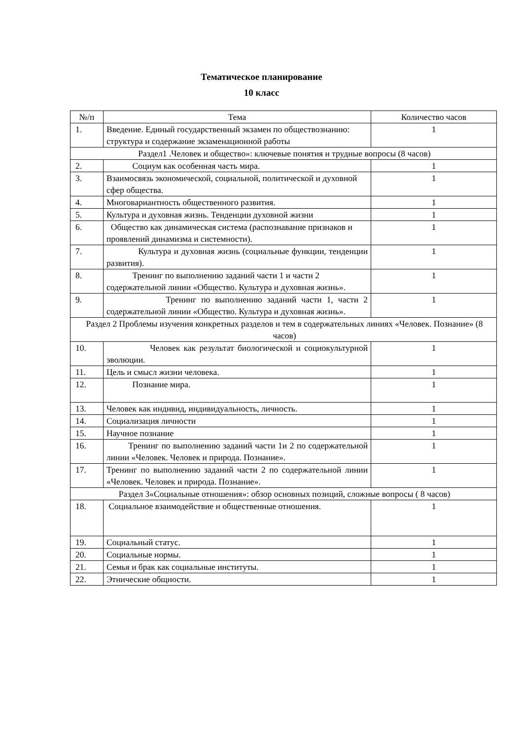Тематическое планирование
10 класс
| №/п | Тема | Количество часов |
| --- | --- | --- |
| 1. | Введение. Единый государственный экзамен по обществознанию: структура и содержание экзаменационной работы | 1 |
| Раздел1 .Человек и общество»: ключевые понятия и трудные вопросы (8 часов) | | |
| 2. | Социум как особенная часть мира. | 1 |
| 3. | Взаимосвязь экономической, социальной, политической и духовной сфер общества. | 1 |
| 4. | Многовариантность общественного развития. | 1 |
| 5. | Культура и духовная жизнь. Тенденции духовной жизни | 1 |
| 6. | Общество как динамическая система (распознавание признаков и проявлений динамизма и системности). | 1 |
| 7. | Культура и духовная жизнь (социальные функции, тенденции развития). | 1 |
| 8. | Тренинг по выполнению заданий части 1 и части 2 содержательной линии «Общество. Культура и духовная жизнь». | 1 |
| 9. | Тренинг по выполнению заданий части 1, части 2 содержательной линии «Общество. Культура и духовная жизнь». | 1 |
| Раздел 2 Проблемы изучения конкретных разделов и тем в содержательных линиях «Человек. Познание» (8 часов) | | |
| 10. | Человек как результат биологической и социокультурной эволюции. | 1 |
| 11. | Цель и смысл жизни человека. | 1 |
| 12. | Познание мира. | 1 |
| 13. | Человек как индивид, индивидуальность, личность. | 1 |
| 14. | Социализация личности | 1 |
| 15. | Научное познание | 1 |
| 16. | Тренинг по выполнению заданий части 1и 2 по содержательной линии «Человек. Человек и природа. Познание». | 1 |
| 17. | Тренинг по выполнению заданий части 2 по содержательной линии «Человек. Человек и природа. Познание». | 1 |
| Раздел 3«Социальные отношения»: обзор основных позиций, сложные вопросы ( 8 часов) | | |
| 18. | Социальное взаимодействие и общественные отношения. | 1 |
| 19. | Социальный статус. | 1 |
| 20. | Социальные нормы. | 1 |
| 21. | Семья и брак как социальные институты. | 1 |
| 22. | Этнические общности. | 1 |